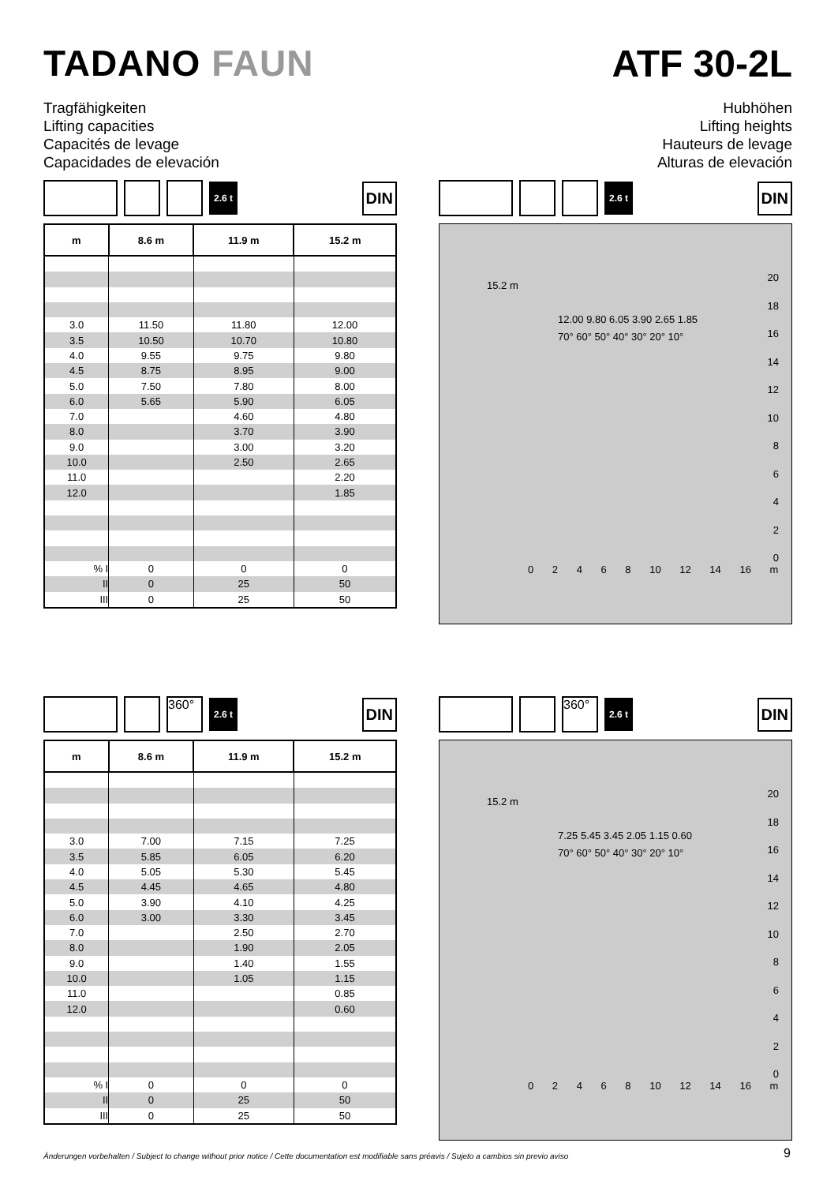TADANO FAUN ATF 30-2L
Tragfähigkeiten
Lifting capacities
Capacités de levage
Capacidades de elevación
Hubhöhen
Lifting heights
Hauteurs de levage
Alturas de elevación
2.6 t
DIN
| m | 8.6 m | 11.9 m | 15.2 m |
| --- | --- | --- | --- |
| 3.0 | 11.50 | 11.80 | 12.00 |
| 3.5 | 10.50 | 10.70 | 10.80 |
| 4.0 | 9.55 | 9.75 | 9.80 |
| 4.5 | 8.75 | 8.95 | 9.00 |
| 5.0 | 7.50 | 7.80 | 8.00 |
| 6.0 | 5.65 | 5.90 | 6.05 |
| 7.0 | | 4.60 | 4.80 |
| 8.0 | | 3.70 | 3.90 |
| 9.0 | | 3.00 | 3.20 |
| 10.0 | | 2.50 | 2.65 |
| 11.0 | | | 2.20 |
| 12.0 | | | 1.85 |
| % I | 0 | 0 | 0 |
| II | 0 | 25 | 50 |
| III | 0 | 25 | 50 |
2.6 t
DIN
20
18
16
14
12
10
8
6
4
2
0
15.2 m
12.00 9.80 6.05 3.90 2.65 1.85
70° 60° 50° 40° 30° 20° 10°
0 2 4 6 8 10 12 14 16 m
360°
2.6 t
DIN
| m | 8.6 m | 11.9 m | 15.2 m |
| --- | --- | --- | --- |
| 3.0 | 7.00 | 7.15 | 7.25 |
| 3.5 | 5.85 | 6.05 | 6.20 |
| 4.0 | 5.05 | 5.30 | 5.45 |
| 4.5 | 4.45 | 4.65 | 4.80 |
| 5.0 | 3.90 | 4.10 | 4.25 |
| 6.0 | 3.00 | 3.30 | 3.45 |
| 7.0 | | 2.50 | 2.70 |
| 8.0 | | 1.90 | 2.05 |
| 9.0 | | 1.40 | 1.55 |
| 10.0 | | 1.05 | 1.15 |
| 11.0 | | | 0.85 |
| 12.0 | | | 0.60 |
| % I | 0 | 0 | 0 |
| II | 0 | 25 | 50 |
| III | 0 | 25 | 50 |
360°
2.6 t
DIN
20
18
16
14
12
10
8
6
4
2
0
15.2 m
7.25 5.45 3.45 2.05 1.15 0.60
70° 60° 50° 40° 30° 20° 10°
0 2 4 6 8 10 12 14 16 m
Änderungen vorbehalten / Subject to change without prior notice / Cette documentation est modifiable sans préavis / Sujeto a cambios sin previo aviso
9